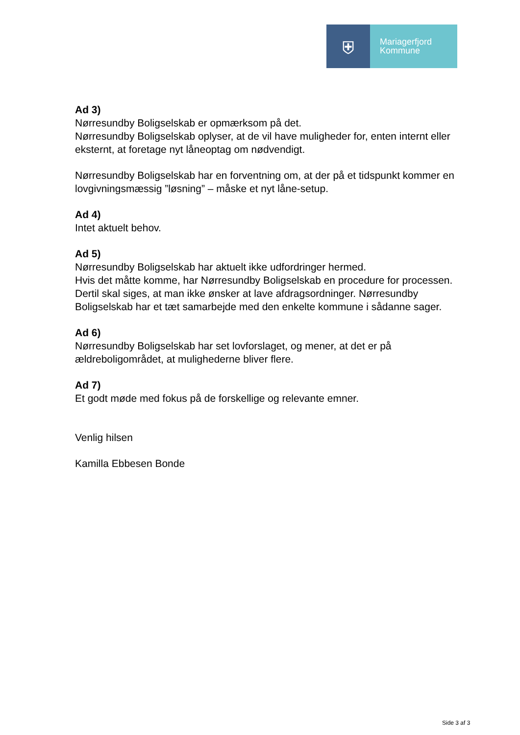⛨
Mariagerfjord
Kommune
Ad 3)
Nørresundby Boligselskab er opmærksom på det.
Nørresundby Boligselskab oplyser, at de vil have muligheder for, enten internt eller eksternt, at foretage nyt låneoptag om nødvendigt.
Nørresundby Boligselskab har en forventning om, at der på et tidspunkt kommer en lovgivningsmæssig ”løsning” – måske et nyt låne-setup.
Ad 4)
Intet aktuelt behov.
Ad 5)
Nørresundby Boligselskab har aktuelt ikke udfordringer hermed.
Hvis det måtte komme, har Nørresundby Boligselskab en procedure for processen. Dertil skal siges, at man ikke ønsker at lave afdragsordninger. Nørresundby Boligselskab har et tæt samarbejde med den enkelte kommune i sådanne sager.
Ad 6)
Nørresundby Boligselskab har set lovforslaget, og mener, at det er på ældreboligområdet, at mulighederne bliver flere.
Ad 7)
Et godt møde med fokus på de forskellige og relevante emner.
Venlig hilsen
Kamilla Ebbesen Bonde
Side 3 af 3